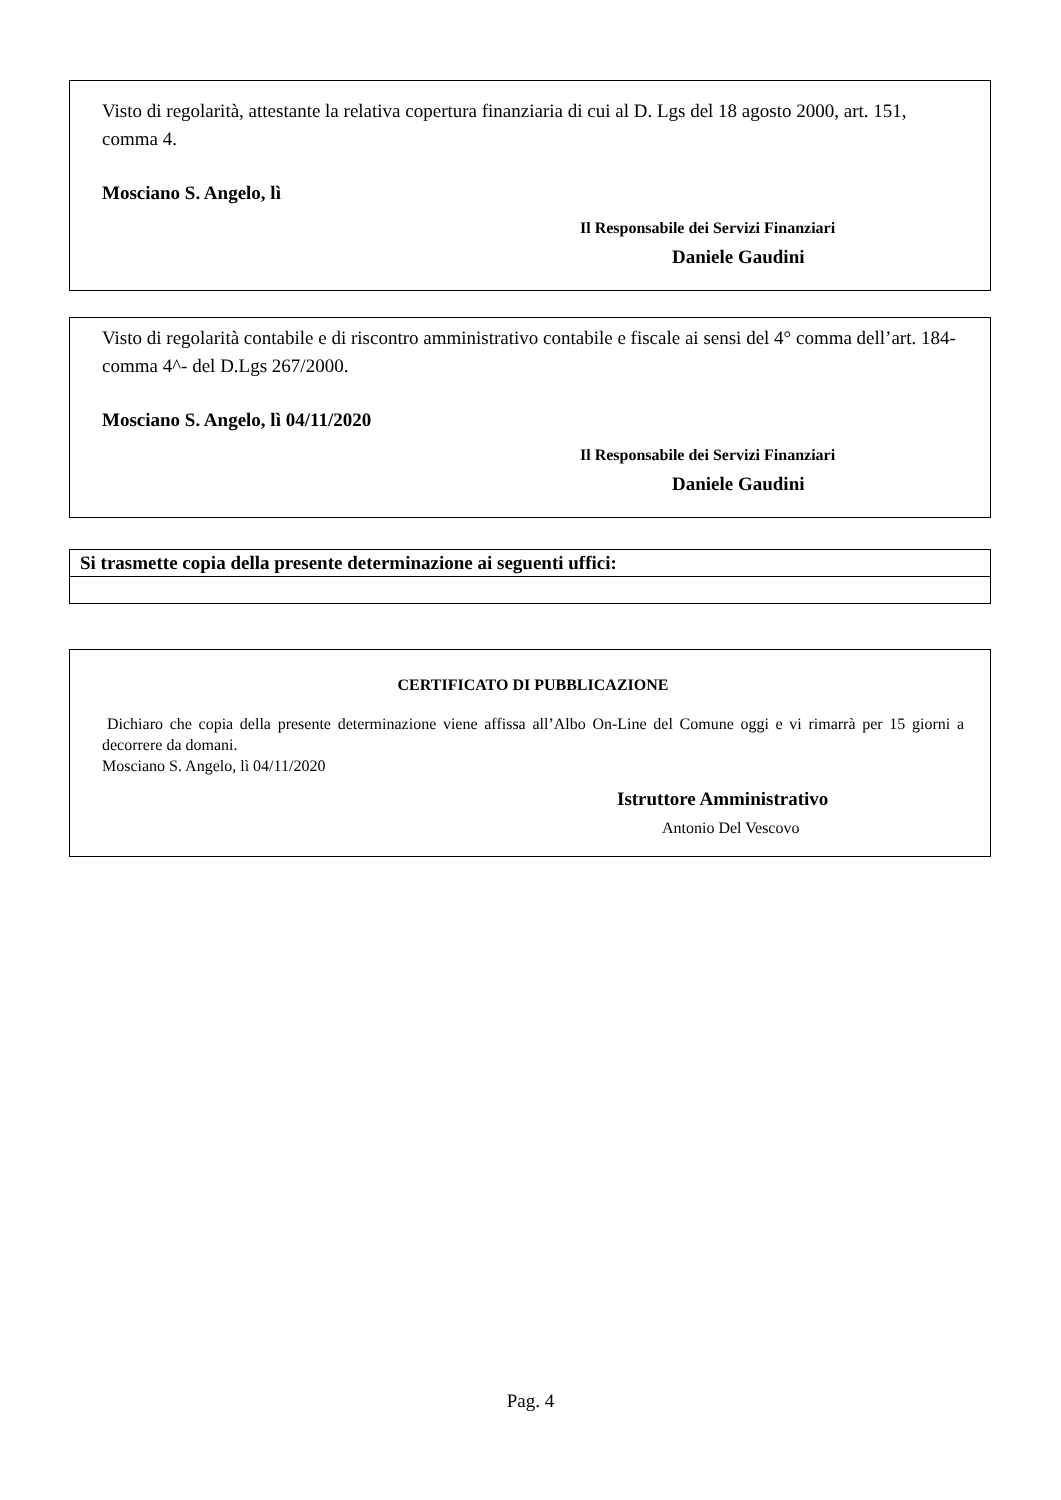Visto di regolarità, attestante la relativa copertura finanziaria di cui al D. Lgs del 18 agosto 2000, art. 151, comma 4.
Mosciano S. Angelo, lì
Il Responsabile dei Servizi Finanziari
Daniele Gaudini
Visto di regolarità contabile e di riscontro amministrativo contabile e fiscale ai sensi del 4° comma dell’art. 184- comma 4^- del D.Lgs 267/2000.
Mosciano S. Angelo, lì 04/11/2020
Il Responsabile dei Servizi Finanziari
Daniele Gaudini
| Si trasmette copia della presente determinazione ai seguenti uffici: |
| --- |
CERTIFICATO DI PUBBLICAZIONE
Dichiaro che copia della presente determinazione viene affissa all’Albo On-Line del Comune oggi e vi rimarrà per 15 giorni a decorrere da domani.
Mosciano S. Angelo, lì 04/11/2020
Istruttore Amministrativo
Antonio Del Vescovo
Pag. 4